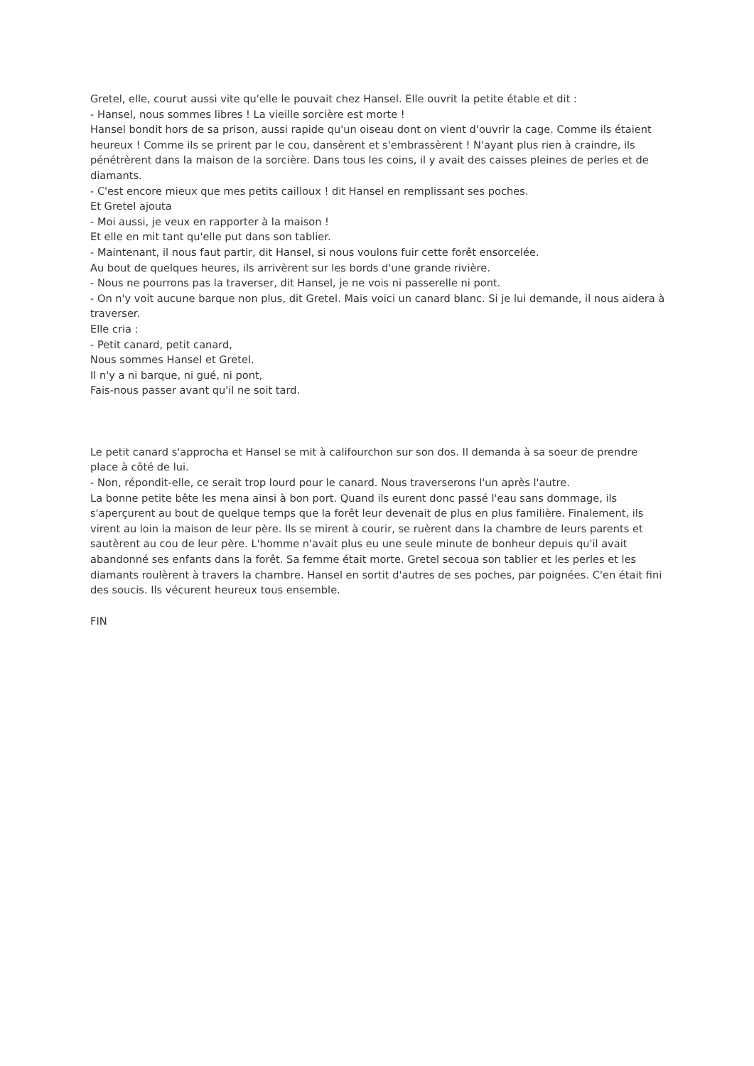Gretel, elle, courut aussi vite qu'elle le pouvait chez Hansel. Elle ouvrit la petite étable et dit :
- Hansel, nous sommes libres ! La vieille sorcière est morte !
Hansel bondit hors de sa prison, aussi rapide qu'un oiseau dont on vient d'ouvrir la cage. Comme ils étaient heureux ! Comme ils se prirent par le cou, dansèrent et s'embrassèrent ! N'ayant plus rien à craindre, ils pénétrèrent dans la maison de la sorcière. Dans tous les coins, il y avait des caisses pleines de perles et de diamants.
- C'est encore mieux que mes petits cailloux ! dit Hansel en remplissant ses poches.
Et Gretel ajouta
- Moi aussi, je veux en rapporter à la maison !
Et elle en mit tant qu'elle put dans son tablier.
- Maintenant, il nous faut partir, dit Hansel, si nous voulons fuir cette forêt ensorcelée.
Au bout de quelques heures, ils arrivèrent sur les bords d'une grande rivière.
- Nous ne pourrons pas la traverser, dit Hansel, je ne vois ni passerelle ni pont.
- On n'y voit aucune barque non plus, dit Gretel. Mais voici un canard blanc. Si je lui demande, il nous aidera à traverser.
Elle cria :
- Petit canard, petit canard,
Nous sommes Hansel et Gretel.
Il n'y a ni barque, ni gué, ni pont,
Fais-nous passer avant qu'il ne soit tard.
Le petit canard s'approcha et Hansel se mit à califourchon sur son dos. Il demanda à sa soeur de prendre place à côté de lui.
- Non, répondit-elle, ce serait trop lourd pour le canard. Nous traverserons l'un après l'autre.
La bonne petite bête les mena ainsi à bon port. Quand ils eurent donc passé l'eau sans dommage, ils s'aperçurent au bout de quelque temps que la forêt leur devenait de plus en plus familière. Finalement, ils virent au loin la maison de leur père. Ils se mirent à courir, se ruèrent dans la chambre de leurs parents et sautèrent au cou de leur père. L'homme n'avait plus eu une seule minute de bonheur depuis qu'il avait abandonné ses enfants dans la forêt. Sa femme était morte. Gretel secoua son tablier et les perles et les diamants roulèrent à travers la chambre. Hansel en sortit d'autres de ses poches, par poignées. C'en était fini des soucis. Ils vécurent heureux tous ensemble.
FIN